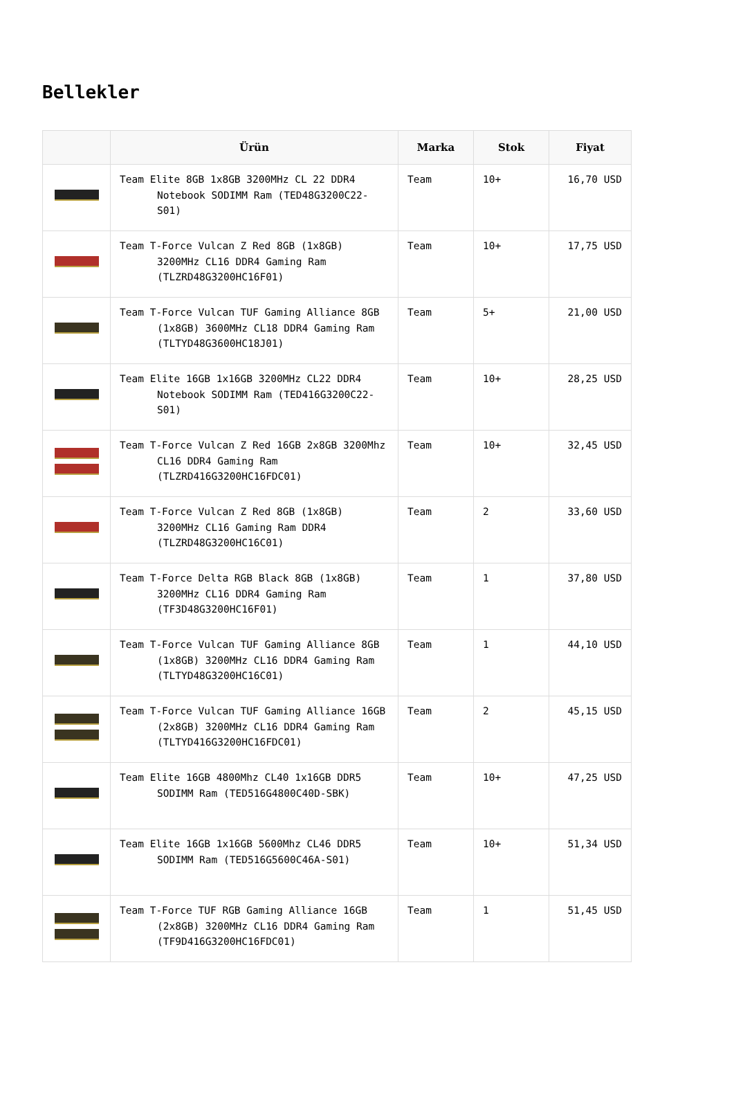Bellekler
| | Ürün | Marka | Stok | Fiyat |
| --- | --- | --- | --- | --- |
| | Team Elite 8GB 1x8GB 3200MHz CL 22 DDR4 Notebook SODIMM Ram (TED48G3200C22-S01) | Team | 10+ | 16,70 USD |
| | Team T-Force Vulcan Z Red 8GB (1x8GB) 3200MHz CL16 DDR4 Gaming Ram (TLZRD48G3200HC16F01) | Team | 10+ | 17,75 USD |
| | Team T-Force Vulcan TUF Gaming Alliance 8GB (1x8GB) 3600MHz CL18 DDR4 Gaming Ram (TLTYD48G3600HC18J01) | Team | 5+ | 21,00 USD |
| | Team Elite 16GB 1x16GB 3200MHz CL22 DDR4 Notebook SODIMM Ram (TED416G3200C22-S01) | Team | 10+ | 28,25 USD |
| | Team T-Force Vulcan Z Red 16GB 2x8GB 3200Mhz CL16 DDR4 Gaming Ram (TLZRD416G3200HC16FDC01) | Team | 10+ | 32,45 USD |
| | Team T-Force Vulcan Z Red 8GB (1x8GB) 3200MHz CL16 Gaming Ram DDR4 (TLZRD48G3200HC16C01) | Team | 2 | 33,60 USD |
| | Team T-Force Delta RGB Black 8GB (1x8GB) 3200MHz CL16 DDR4 Gaming Ram (TF3D48G3200HC16F01) | Team | 1 | 37,80 USD |
| | Team T-Force Vulcan TUF Gaming Alliance 8GB (1x8GB) 3200MHz CL16 DDR4 Gaming Ram (TLTYD48G3200HC16C01) | Team | 1 | 44,10 USD |
| | Team T-Force Vulcan TUF Gaming Alliance 16GB (2x8GB) 3200MHz CL16 DDR4 Gaming Ram (TLTYD416G3200HC16FDC01) | Team | 2 | 45,15 USD |
| | Team Elite 16GB 4800Mhz CL40 1x16GB DDR5 SODIMM Ram (TED516G4800C40D-SBK) | Team | 10+ | 47,25 USD |
| | Team Elite 16GB 1x16GB 5600Mhz CL46 DDR5 SODIMM Ram (TED516G5600C46A-S01) | Team | 10+ | 51,34 USD |
| | Team T-Force TUF RGB Gaming Alliance 16GB (2x8GB) 3200MHz CL16 DDR4 Gaming Ram (TF9D416G3200HC16FDC01) | Team | 1 | 51,45 USD |